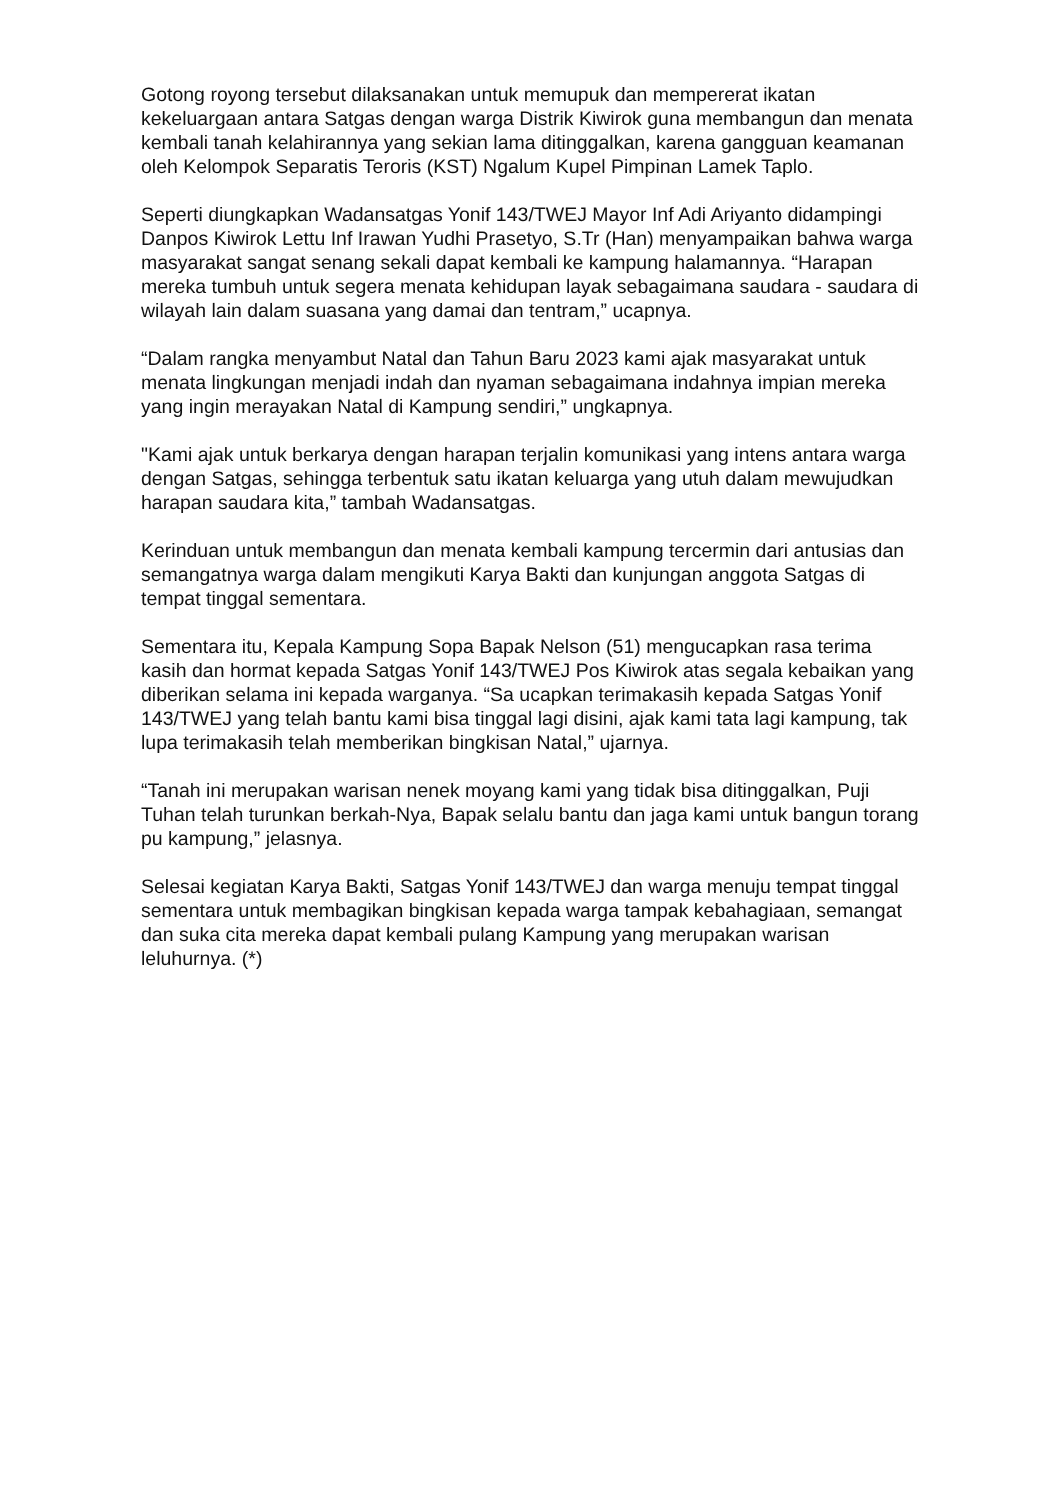Gotong royong tersebut dilaksanakan untuk memupuk dan mempererat ikatan kekeluargaan antara Satgas dengan warga Distrik Kiwirok guna membangun dan menata kembali tanah kelahirannya yang sekian lama ditinggalkan, karena gangguan keamanan oleh Kelompok Separatis Teroris (KST) Ngalum Kupel Pimpinan Lamek Taplo.
Seperti diungkapkan Wadansatgas Yonif 143/TWEJ Mayor Inf Adi Ariyanto didampingi Danpos Kiwirok Lettu Inf Irawan Yudhi Prasetyo, S.Tr (Han) menyampaikan bahwa warga masyarakat sangat senang sekali dapat kembali ke kampung halamannya. “Harapan mereka tumbuh untuk segera menata kehidupan layak sebagaimana saudara - saudara di wilayah lain dalam suasana yang damai dan tentram,” ucapnya.
“Dalam rangka menyambut Natal dan Tahun Baru 2023 kami ajak masyarakat untuk menata lingkungan menjadi indah dan nyaman sebagaimana indahnya impian mereka yang ingin merayakan Natal di Kampung sendiri,” ungkapnya.
"Kami ajak untuk berkarya dengan harapan terjalin komunikasi yang intens antara warga dengan Satgas, sehingga terbentuk satu ikatan keluarga yang utuh dalam mewujudkan harapan saudara kita,” tambah Wadansatgas.
Kerinduan untuk membangun dan menata kembali kampung tercermin dari antusias dan semangatnya warga dalam mengikuti Karya Bakti dan kunjungan anggota Satgas di tempat tinggal sementara.
Sementara itu, Kepala Kampung Sopa Bapak Nelson (51) mengucapkan rasa terima kasih dan hormat kepada Satgas Yonif 143/TWEJ Pos Kiwirok atas segala kebaikan yang diberikan selama ini kepada warganya. “Sa ucapkan terimakasih kepada Satgas Yonif 143/TWEJ yang telah bantu kami bisa tinggal lagi disini, ajak kami tata lagi kampung, tak lupa terimakasih telah memberikan bingkisan Natal,” ujarnya.
“Tanah ini merupakan warisan nenek moyang kami yang tidak bisa ditinggalkan, Puji Tuhan telah turunkan berkah-Nya, Bapak selalu bantu dan jaga kami untuk bangun torang pu kampung,” jelasnya.
Selesai kegiatan Karya Bakti, Satgas Yonif 143/TWEJ dan warga menuju tempat tinggal sementara untuk membagikan bingkisan kepada warga tampak kebahagiaan, semangat dan suka cita mereka dapat kembali pulang Kampung yang merupakan warisan leluhurnya. (*)